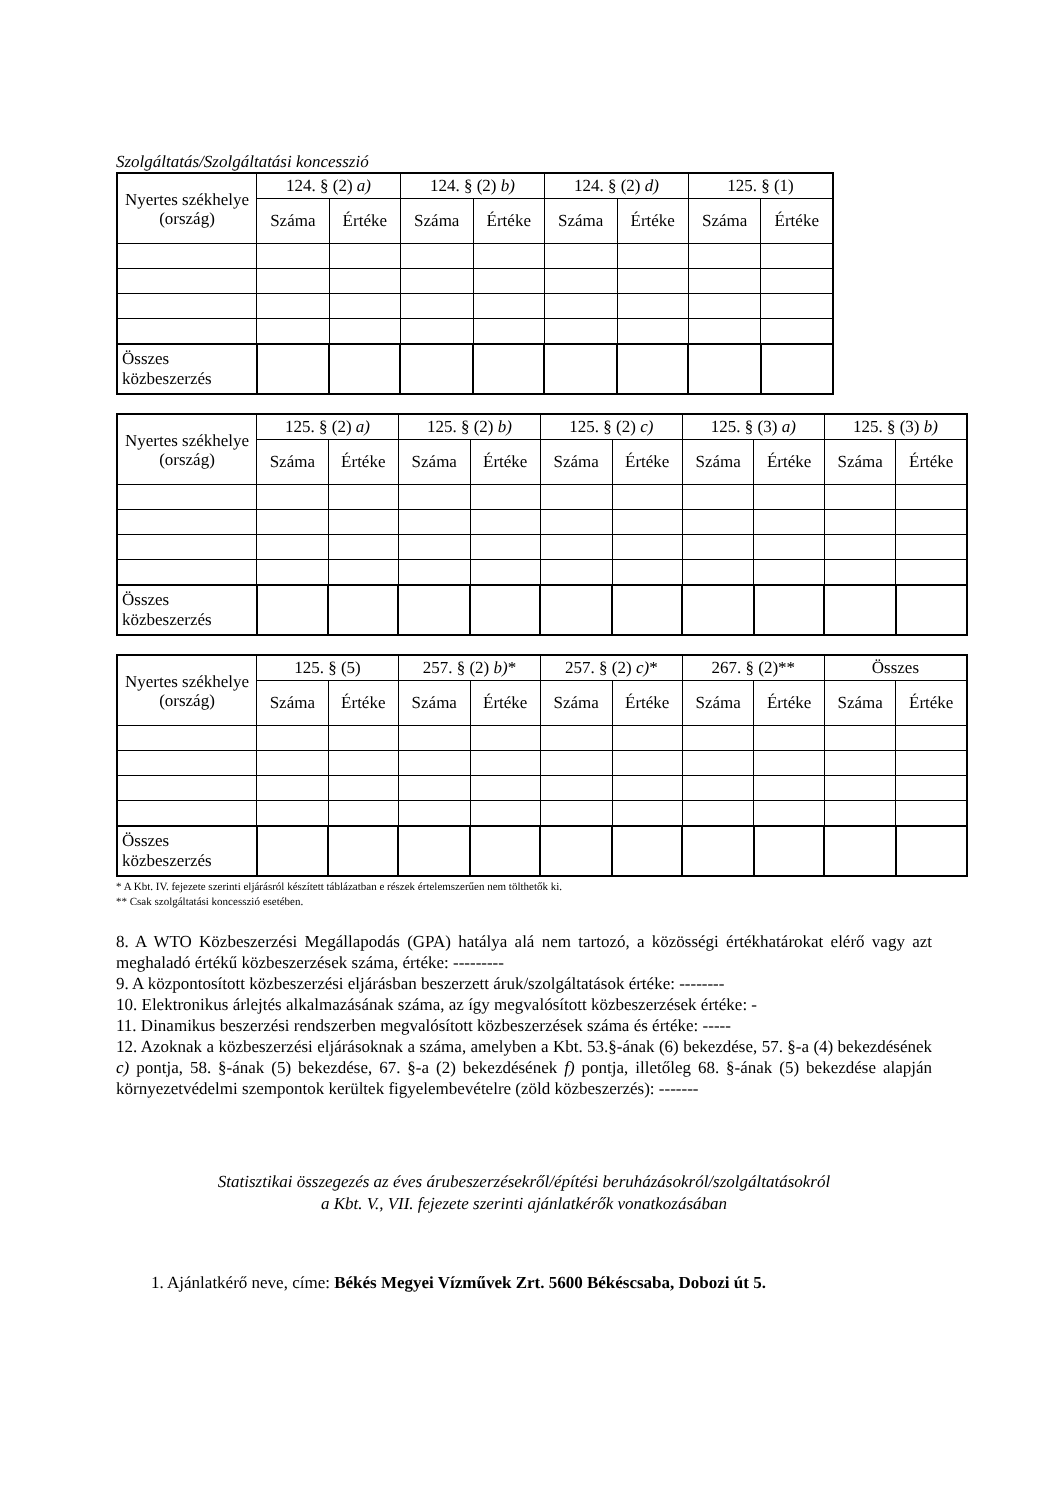Szolgáltatás/Szolgáltatási koncesszió
| Nyertes székhelye (ország) | 124. § (2) a) | | 124. § (2) b) | | 124. § (2) d) | | 125. § (1) | |
| --- | --- | --- | --- | --- | --- | --- | --- | --- |
| | Száma | Értéke | Száma | Értéke | Száma | Értéke | Száma | Értéke |
| Összes közbeszerzés | | | | | | | | |
| Nyertes székhelye (ország) | 125. § (2) a) | | 125. § (2) b) | | 125. § (2) c) | | 125. § (3) a) | | 125. § (3) b) | |
| --- | --- | --- | --- | --- | --- | --- | --- | --- | --- | --- |
| | Száma | Értéke | Száma | Értéke | Száma | Értéke | Száma | Értéke | Száma | Értéke |
| Összes közbeszerzés | | | | | | | | | | |
| Nyertes székhelye (ország) | 125. § (5) | | 257. § (2) b) * | | 257. § (2) c) * | | 267. § (2)** | | Összes | |
| --- | --- | --- | --- | --- | --- | --- | --- | --- | --- | --- |
| | Száma | Értéke | Száma | Értéke | Száma | Értéke | Száma | Értéke | Száma | Értéke |
| Összes közbeszerzés | | | | | | | | | | |
* A Kbt. IV. fejezete szerinti eljárásról készített táblázatban e részek értelemszerűen nem tölthetők ki.
** Csak szolgáltatási koncesszió esetében.
8. A WTO Közbeszerzési Megállapodás (GPA) hatálya alá nem tartozó, a közösségi értékhatárokat elérő vagy azt meghaladó értékű közbeszerzések száma, értéke: ---------
9. A központosított közbeszerzési eljárásban beszerzett áruk/szolgáltatások értéke: --------
10. Elektronikus árlejtés alkalmazásának száma, az így megvalósított közbeszerzések értéke: -
11. Dinamikus beszerzési rendszerben megvalósított közbeszerzések száma és értéke: -----
12. Azoknak a közbeszerzési eljárásoknak a száma, amelyben a Kbt. 53.§-ának (6) bekezdése, 57. §-a (4) bekezdésének c) pontja, 58. §-ának (5) bekezdése, 67. §-a (2) bekezdésének f) pontja, illetőleg 68. §-ának (5) bekezdése alapján környezetvédelmi szempontok kerültek figyelembevételre (zöld közbeszerzés): -------
Statisztikai összegezés az éves árubeszerzésekről/építési beruházásokról/szolgáltatásokról
a Kbt. V., VII. fejezete szerinti ajánlatkérők vonatkozásában
1. Ajánlatkérő neve, címe: Békés Megyei Vízművek Zrt. 5600 Békéscsaba, Dobozi út 5.